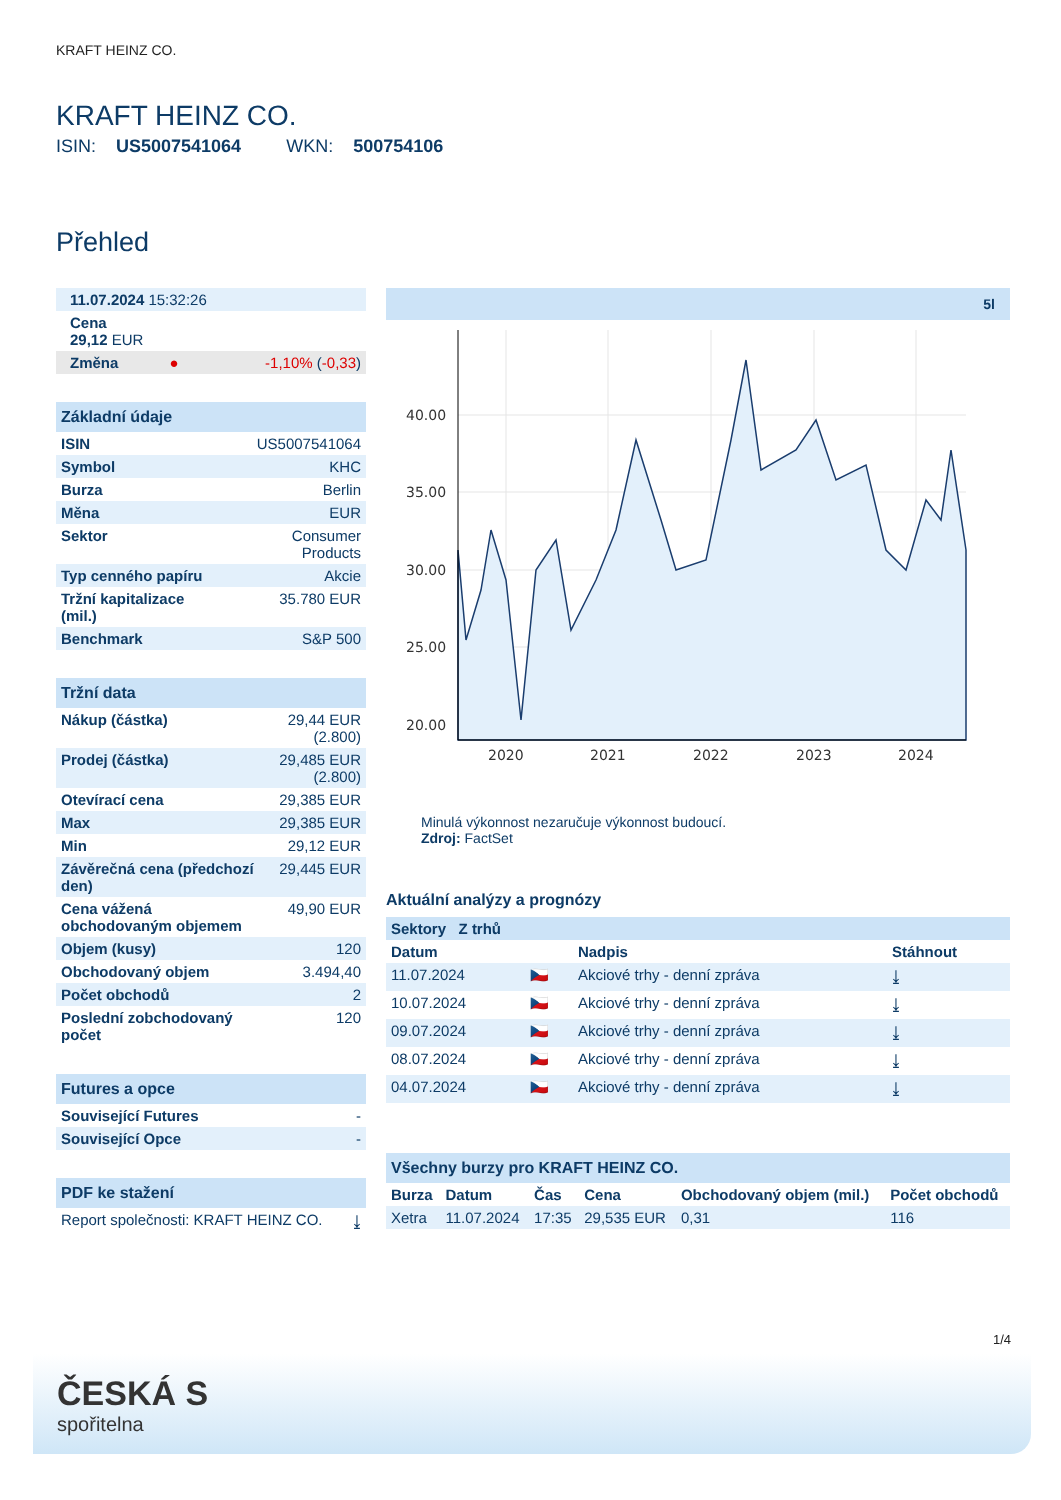KRAFT HEINZ CO.
KRAFT HEINZ CO.
ISIN: US5007541064 WKN: 500754106
Přehled
| 11.07.2024 15:32:26 | | |
| Cena 29,12 EUR | | |
| Změna | ● | -1,10% ( -0,33 ) |
| Základní údaje | |
| ISIN | US5007541064 |
| Symbol | KHC |
| Burza | Berlin |
| Měna | EUR |
| Sektor | Consumer Products |
| Typ cenného papíru | Akcie |
| Tržní kapitalizace (mil.) | 35.780 EUR |
| Benchmark | S&P 500 |
| Tržní data | |
| Nákup (částka) | 29,44 EUR (2.800) |
| Prodej (částka) | 29,485 EUR (2.800) |
| Otevírací cena | 29,385 EUR |
| Max | 29,385 EUR |
| Min | 29,12 EUR |
| Závěrečná cena (předchozí den) | 29,445 EUR |
| Cena vážená obchodovaným objemem | 49,90 EUR |
| Objem (kusy) | 120 |
| Obchodovaný objem | 3.494,40 |
| Počet obchodů | 2 |
| Poslední zobchodovaný počet | 120 |
| Futures a opce | |
| Související Futures | - |
| Související Opce | - |
| PDF ke stažení | |
| Report společnosti: KRAFT HEINZ CO. | ⤓ |
5l
40.00
35.00
30.00
25.00
20.00
2020
2021
2022
2023
2024
Minulá výkonnost nezaručuje výkonnost budoucí.
Zdroj: FactSet
Aktuální analýzy a prognózy
| Sektory Z trhů | | | |
| Datum | | Nadpis | Stáhnout |
| 11.07.2024 | 🇨🇿 | Akciové trhy - denní zpráva | ⤓ |
| 10.07.2024 | 🇨🇿 | Akciové trhy - denní zpráva | ⤓ |
| 09.07.2024 | 🇨🇿 | Akciové trhy - denní zpráva | ⤓ |
| 08.07.2024 | 🇨🇿 | Akciové trhy - denní zpráva | ⤓ |
| 04.07.2024 | 🇨🇿 | Akciové trhy - denní zpráva | ⤓ |
| Všechny burzy pro KRAFT HEINZ CO. | | | | | |
| Burza | Datum | Čas | Cena | Obchodovaný objem (mil.) | Počet obchodů |
| Xetra | 11.07.2024 | 17:35 | 29,535 EUR | 0,31 | 116 |
1/4
ČESKÁ S
spořitelna